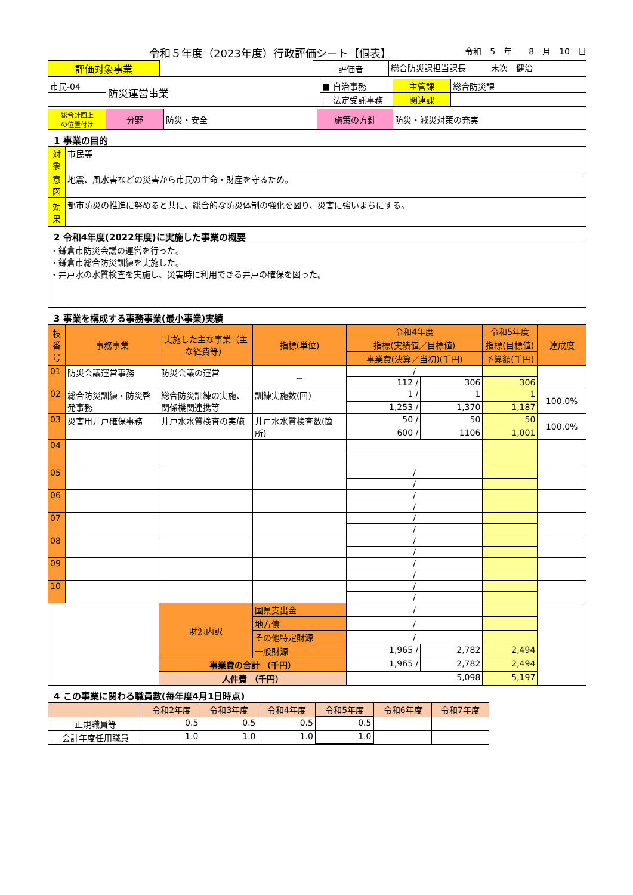令和５年度（2023年度）行政評価シート【個表】 令和　5　年　　8　月　10　日
| 評価対象事業 | | 評価者 | 総合防災課担当課長 末次 健治 |
| 市民-04 | 防災運営事業 | ■ 自治事務 | 主管課 | 総合防災課 |
| | | □ 法定受託事務 | 関連課 | |
| 総合計画上 の位置付け | 分野 | 防災・安全 | 施策の方針 | 防災・減災対策の充実 |
1 事業の目的
| 対象 | 市民等 |
| 意図 | 地震、風水害などの災害から市民の生命・財産を守るため。 |
| 効果 | 都市防災の推進に努めると共に、総合的な防災体制の強化を図り、災害に強いまちにする。 |
2 令和4年度(2022年度)に実施した事業の概要
| ・鎌倉市防災会議の運営を行った。 ・鎌倉市総合防災訓練を実施した。 ・井戸水の水質検査を実施し、災害時に利用できる井戸の確保を図った。 |
3 事業を構成する事務事業(最小事業)実績
| 枝番号 | 事務事業 | 実施した主な事業（主な経費等） | 指標(単位) | 令和4年度 | | 令和5年度 | 達成度 |
| --- | --- | --- | --- | --- | --- | --- | --- |
| | | | | 指標(実績値／目標値) | | 指標(目標値) | |
| | | | | 事業費(決算／当初)(千円) | | 予算額(千円) | |
| 01 | 防災会議運営事務 | 防災会議の運営 | － | / | | | |
| | | | | 112 / | 306 | 306 | |
| 02 | 総合防災訓練・防災啓発事務 | 総合防災訓練の実施、関係機関連携等 | 訓練実施数(回) | 1 / | 1 | 1 | 100.0% |
| | | | | 1,253 / | 1,370 | 1,187 | |
| 03 | 災害用井戸確保事務 | 井戸水水質検査の実施 | 井戸水水質検査数(箇所) | 50 / | 50 | 50 | 100.0% |
| | | | | 600 / | 1106 | 1,001 | |
| 04 | | | | | | | |
| 05 | | | | / | | | |
| | | | | / | | | |
| 06 | | | | / | | | |
| | | | | / | | | |
| 07 | | | | / | | | |
| | | | | / | | | |
| 08 | | | | / | | | |
| | | | | / | | | |
| 09 | | | | / | | | |
| | | | | / | | | |
| 10 | | | | / | | | |
| | | | | / | | | |
| | | 財源内訳 | 国県支出金 | / | | | |
| | | | 地方債 | / | | | |
| | | | その他特定財源 | / | | | |
| | | | 一般財源 | 1,965 / | 2,782 | 2,494 | |
| | | 事業費の合計 （千円） | | 1,965 / | 2,782 | 2,494 | |
| | | 人件費 （千円） | | 5,098 | | 5,197 | |
4 この事業に関わる職員数(毎年度4月1日時点)
| | 令和2年度 | 令和3年度 | 令和4年度 | 令和5年度 | 令和6年度 | 令和7年度 |
| --- | --- | --- | --- | --- | --- | --- |
| 正規職員等 | 0.5 | 0.5 | 0.5 | 0.5 | | |
| 会計年度任用職員 | 1.0 | 1.0 | 1.0 | 1.0 | | |